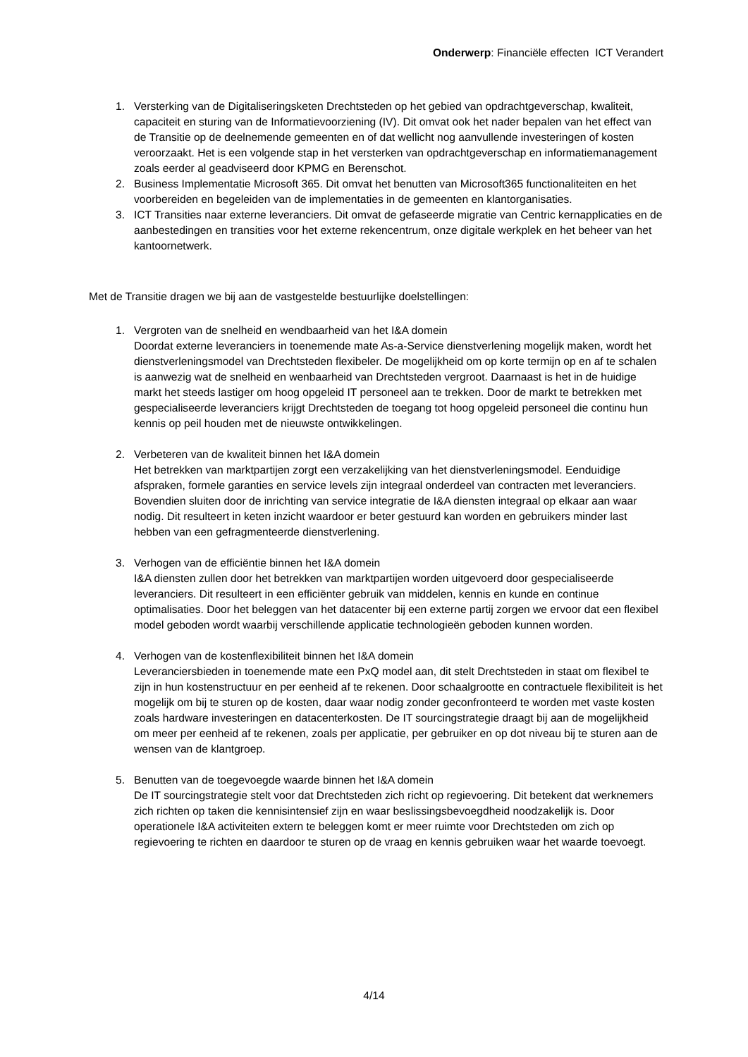Onderwerp: Financiële effecten ICT Verandert
1. Versterking van de Digitaliseringsketen Drechtsteden op het gebied van opdrachtgeverschap, kwaliteit, capaciteit en sturing van de Informatievoorziening (IV). Dit omvat ook het nader bepalen van het effect van de Transitie op de deelnemende gemeenten en of dat wellicht nog aanvullende investeringen of kosten veroorzaakt. Het is een volgende stap in het versterken van opdrachtgeverschap en informatiemanagement zoals eerder al geadviseerd door KPMG en Berenschot.
2. Business Implementatie Microsoft 365. Dit omvat het benutten van Microsoft365 functionaliteiten en het voorbereiden en begeleiden van de implementaties in de gemeenten en klantorganisaties.
3. ICT Transities naar externe leveranciers. Dit omvat de gefaseerde migratie van Centric kernapplicaties en de aanbestedingen en transities voor het externe rekencentrum, onze digitale werkplek en het beheer van het kantoornetwerk.
Met de Transitie dragen we bij aan de vastgestelde bestuurlijke doelstellingen:
1. Vergroten van de snelheid en wendbaarheid van het I&A domein
Doordat externe leveranciers in toenemende mate As-a-Service dienstverlening mogelijk maken, wordt het dienstverleningsmodel van Drechtsteden flexibeler. De mogelijkheid om op korte termijn op en af te schalen is aanwezig wat de snelheid en wenbaarheid van Drechtsteden vergroot. Daarnaast is het in de huidige markt het steeds lastiger om hoog opgeleid IT personeel aan te trekken. Door de markt te betrekken met gespecialiseerde leveranciers krijgt Drechtsteden de toegang tot hoog opgeleid personeel die continu hun kennis op peil houden met de nieuwste ontwikkelingen.
2. Verbeteren van de kwaliteit binnen het I&A domein
Het betrekken van marktpartijen zorgt een verzakelijking van het dienstverleningsmodel. Eenduidige afspraken, formele garanties en service levels zijn integraal onderdeel van contracten met leveranciers. Bovendien sluiten door de inrichting van service integratie de I&A diensten integraal op elkaar aan waar nodig. Dit resulteert in keten inzicht waardoor er beter gestuurd kan worden en gebruikers minder last hebben van een gefragmenteerde dienstverlening.
3. Verhogen van de efficiëntie binnen het I&A domein
I&A diensten zullen door het betrekken van marktpartijen worden uitgevoerd door gespecialiseerde leveranciers. Dit resulteert in een efficiënter gebruik van middelen, kennis en kunde en continue optimalisaties. Door het beleggen van het datacenter bij een externe partij zorgen we ervoor dat een flexibel model geboden wordt waarbij verschillende applicatie technologieën geboden kunnen worden.
4. Verhogen van de kostenflexibiliteit binnen het I&A domein
Leveranciersbieden in toenemende mate een PxQ model aan, dit stelt Drechtsteden in staat om flexibel te zijn in hun kostenstructuur en per eenheid af te rekenen. Door schaalgrootte en contractuele flexibiliteit is het mogelijk om bij te sturen op de kosten, daar waar nodig zonder geconfronteerd te worden met vaste kosten zoals hardware investeringen en datacenterkosten. De IT sourcingstrategie draagt bij aan de mogelijkheid om meer per eenheid af te rekenen, zoals per applicatie, per gebruiker en op dot niveau bij te sturen aan de wensen van de klantgroep.
5. Benutten van de toegevoegde waarde binnen het I&A domein
De IT sourcingstrategie stelt voor dat Drechtsteden zich richt op regievoering. Dit betekent dat werknemers zich richten op taken die kennisintensief zijn en waar beslissingsbevoegdheid noodzakelijk is. Door operationele I&A activiteiten extern te beleggen komt er meer ruimte voor Drechtsteden om zich op regievoering te richten en daardoor te sturen op de vraag en kennis gebruiken waar het waarde toevoegt.
4/14